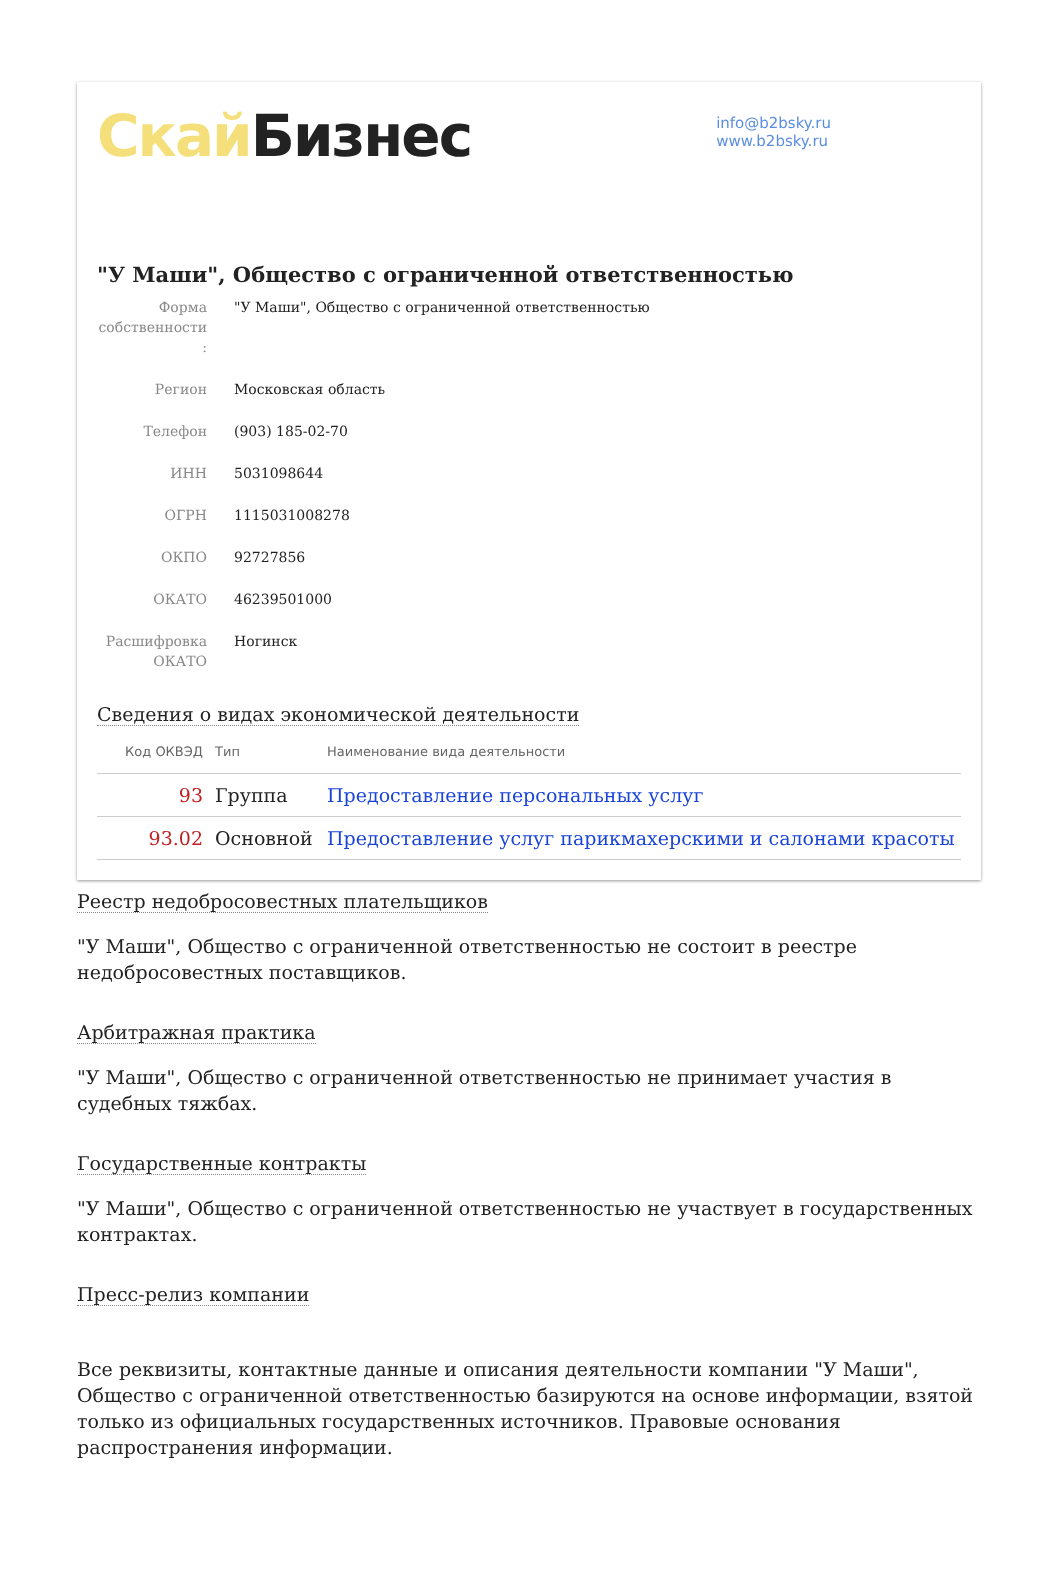Скай Бизнес
info@b2bsky.ru
www.b2bsky.ru
"У Маши", Общество с ограниченной ответственностью
Форма собственности :
"У Маши", Общество с ограниченной ответственностью
Регион Московская область
Телефон (903) 185-02-70
ИНН 5031098644
ОГРН 1115031008278
ОКПО 92727856
ОКАТО 46239501000
Расшифровка ОКАТО
Ногинск
Сведения о видах экономической деятельности
| Код ОКВЭД | Тип | Наименование вида деятельности |
| --- | --- | --- |
| 93 | Группа | Предоставление персональных услуг |
| 93.02 | Основной | Предоставление услуг парикмахерскими и салонами красоты |
Реестр недобросовестных плательщиков
"У Маши", Общество с ограниченной ответственностью не состоит в реестре недобросовестных поставщиков.
Арбитражная практика
"У Маши", Общество с ограниченной ответственностью не принимает участия в судебных тяжбах.
Государственные контракты
"У Маши", Общество с ограниченной ответственностью не участвует в государственных контрактах.
Пресс-релиз компании
Все реквизиты, контактные данные и описания деятельности компании "У Маши", Общество с ограниченной ответственностью базируются на основе информации, взятой только из официальных государственных источников. Правовые основания распространения информации.